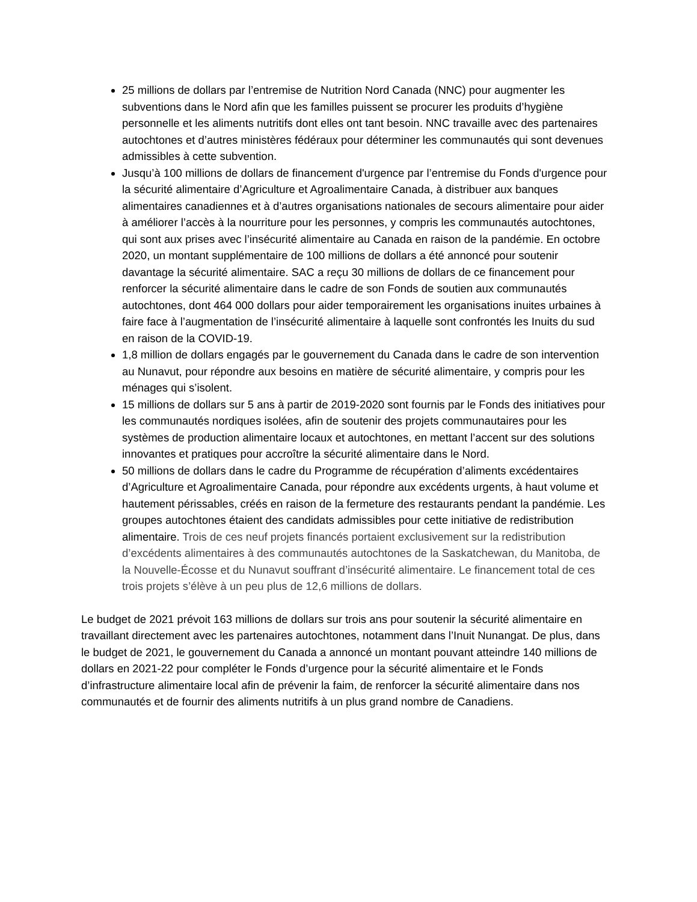25 millions de dollars par l’entremise de Nutrition Nord Canada (NNC) pour augmenter les subventions dans le Nord afin que les familles puissent se procurer les produits d’hygiène personnelle et les aliments nutritifs dont elles ont tant besoin. NNC travaille avec des partenaires autochtones et d’autres ministères fédéraux pour déterminer les communautés qui sont devenues admissibles à cette subvention.
Jusqu’à 100 millions de dollars de financement d'urgence par l’entremise du Fonds d'urgence pour la sécurité alimentaire d’Agriculture et Agroalimentaire Canada, à distribuer aux banques alimentaires canadiennes et à d’autres organisations nationales de secours alimentaire pour aider à améliorer l’accès à la nourriture pour les personnes, y compris les communautés autochtones, qui sont aux prises avec l’insécurité alimentaire au Canada en raison de la pandémie. En octobre 2020, un montant supplémentaire de 100 millions de dollars a été annoncé pour soutenir davantage la sécurité alimentaire. SAC a reçu 30 millions de dollars de ce financement pour renforcer la sécurité alimentaire dans le cadre de son Fonds de soutien aux communautés autochtones, dont 464 000 dollars pour aider temporairement les organisations inuites urbaines à faire face à l’augmentation de l’insécurité alimentaire à laquelle sont confrontés les Inuits du sud en raison de la COVID-19.
1,8 million de dollars engagés par le gouvernement du Canada dans le cadre de son intervention au Nunavut, pour répondre aux besoins en matière de sécurité alimentaire, y compris pour les ménages qui s’isolent.
15 millions de dollars sur 5 ans à partir de 2019-2020 sont fournis par le Fonds des initiatives pour les communautés nordiques isolées, afin de soutenir des projets communautaires pour les systèmes de production alimentaire locaux et autochtones, en mettant l’accent sur des solutions innovantes et pratiques pour accroître la sécurité alimentaire dans le Nord.
50 millions de dollars dans le cadre du Programme de récupération d’aliments excédentaires d’Agriculture et Agroalimentaire Canada, pour répondre aux excédents urgents, à haut volume et hautement périssables, créés en raison de la fermeture des restaurants pendant la pandémie. Les groupes autochtones étaient des candidats admissibles pour cette initiative de redistribution alimentaire. Trois de ces neuf projets financés portaient exclusivement sur la redistribution d’excédents alimentaires à des communautés autochtones de la Saskatchewan, du Manitoba, de la Nouvelle-Écosse et du Nunavut souffrant d’insécurité alimentaire. Le financement total de ces trois projets s’élève à un peu plus de 12,6 millions de dollars.
Le budget de 2021 prévoit 163 millions de dollars sur trois ans pour soutenir la sécurité alimentaire en travaillant directement avec les partenaires autochtones, notamment dans l’Inuit Nunangat. De plus, dans le budget de 2021, le gouvernement du Canada a annoncé un montant pouvant atteindre 140 millions de dollars en 2021-22 pour compléter le Fonds d’urgence pour la sécurité alimentaire et le Fonds d’infrastructure alimentaire local afin de prévenir la faim, de renforcer la sécurité alimentaire dans nos communautés et de fournir des aliments nutritifs à un plus grand nombre de Canadiens.